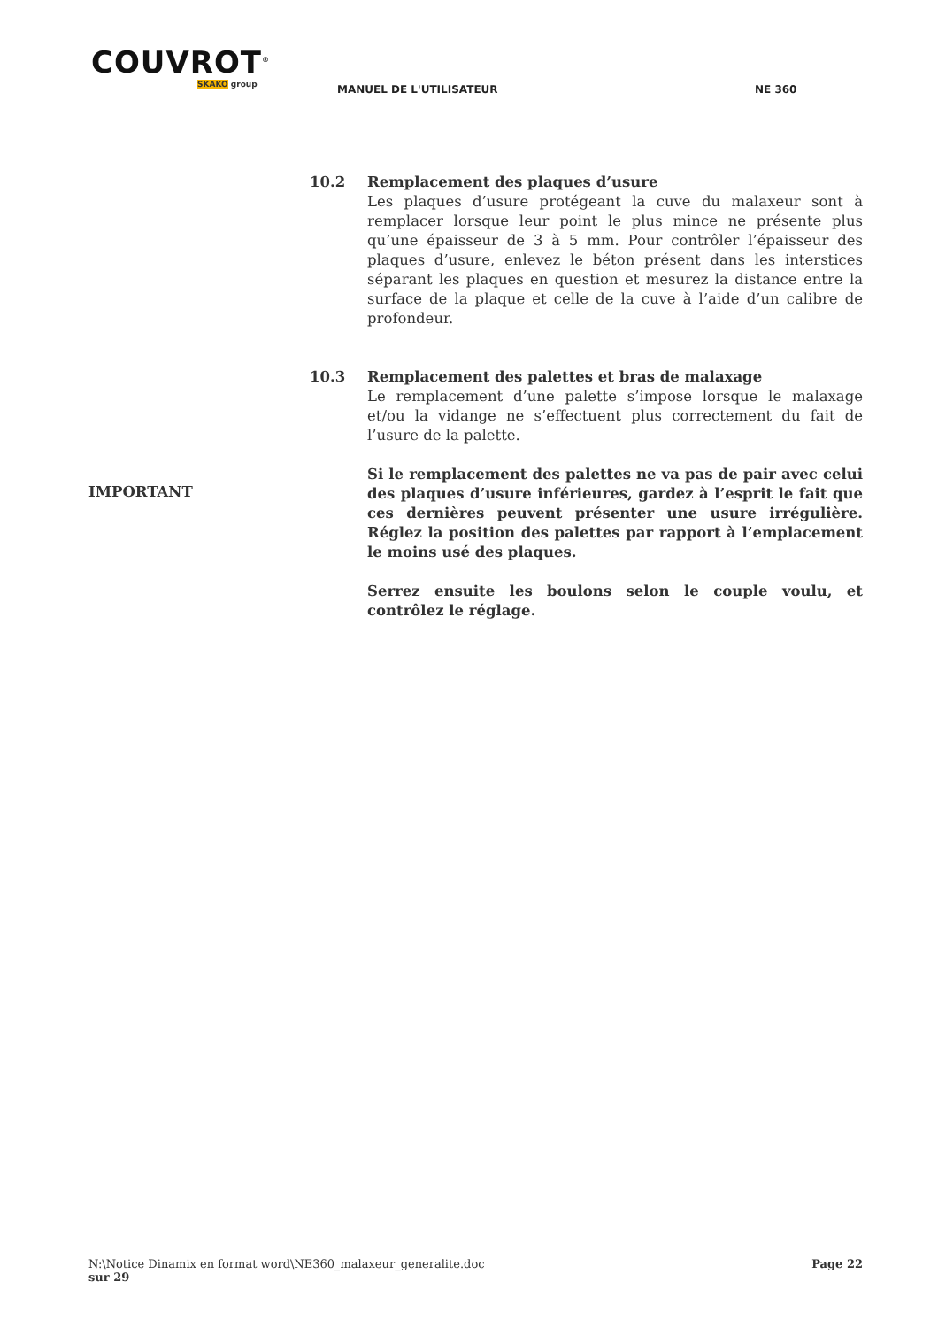COUVROT<sup>®</sup>
SKAKO group
MANUEL DE L'UTILISATEUR NE 360
10.2 Remplacement des plaques d’usure
Les plaques d’usure protégeant la cuve du malaxeur sont à remplacer lorsque leur point le plus mince ne présente plus qu’une épaisseur de 3 à 5 mm. Pour contrôler l’épaisseur des plaques d’usure, enlevez le béton présent dans les interstices séparant les plaques en question et mesurez la distance entre la surface de la plaque et celle de la cuve à l’aide d’un calibre de profondeur.
10.3 Remplacement des palettes et bras de malaxage
Le remplacement d’une palette s’impose lorsque le malaxage et/ou la vidange ne s’effectuent plus correctement du fait de l’usure de la palette.
IMPORTANT
Si le remplacement des palettes ne va pas de pair avec celui des plaques d’usure inférieures, gardez à l’esprit le fait que ces dernières peuvent présenter une usure irrégulière. Réglez la position des palettes par rapport à l’emplacement le moins usé des plaques.
Serrez ensuite les boulons selon le couple voulu, et contrôlez le réglage.
N:\Notice Dinamix en format word\NE360_malaxeur_generalite.doc Page 22
sur 29